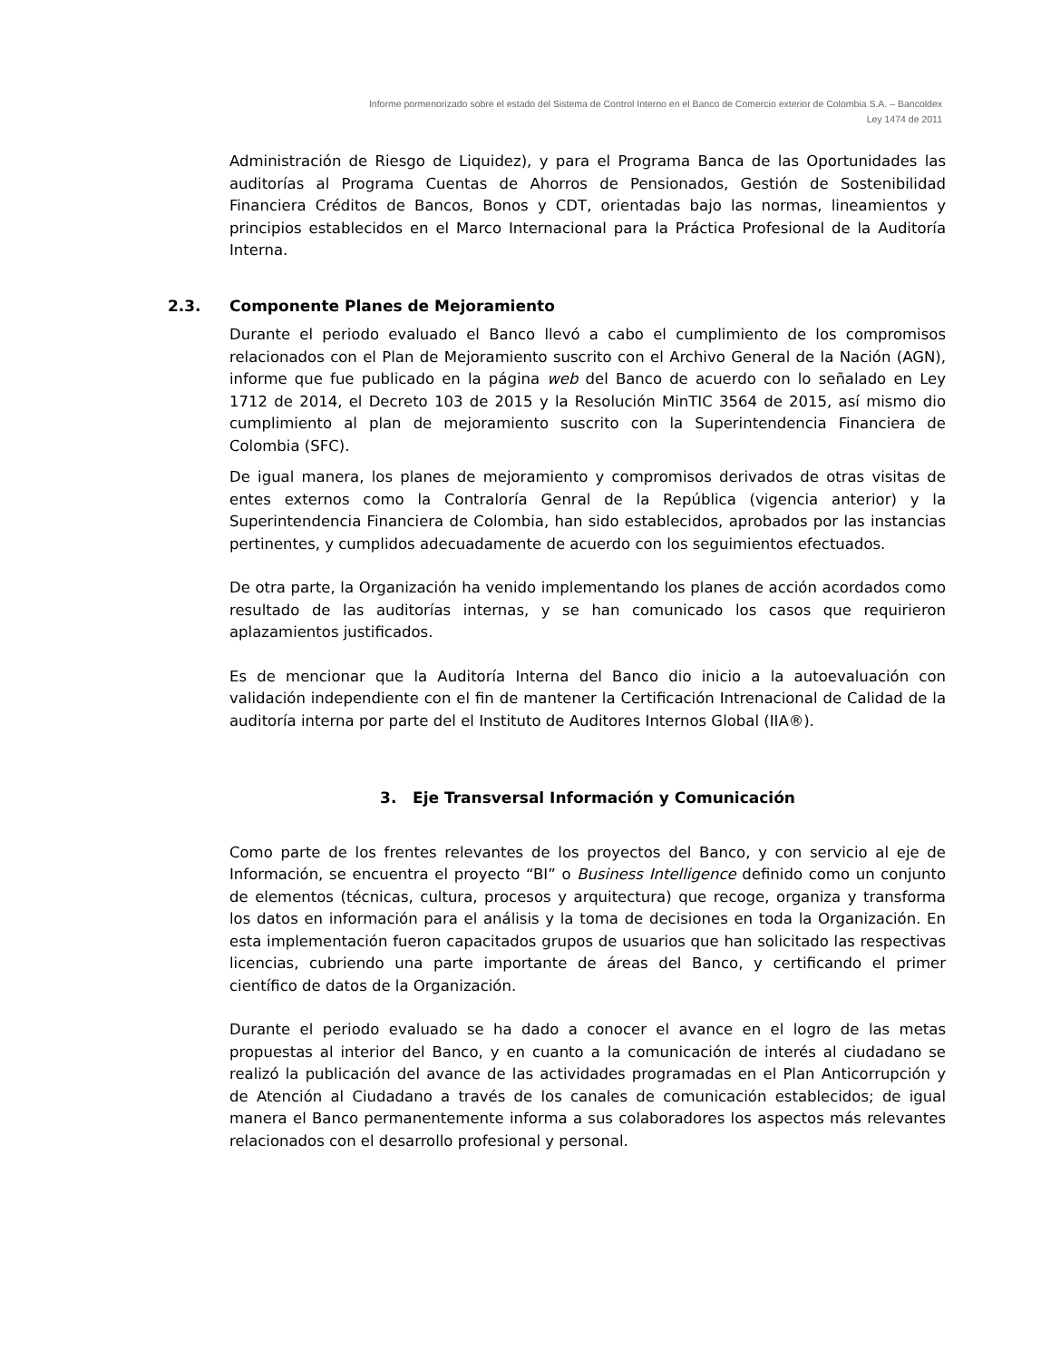Informe pormenorizado sobre el estado del Sistema de Control Interno en el Banco de Comercio exterior de Colombia S.A. – Bancoldex
Ley 1474 de 2011
Administración de Riesgo de Liquidez), y para el Programa Banca de las Oportunidades las auditorías al Programa Cuentas de Ahorros de Pensionados, Gestión de Sostenibilidad Financiera Créditos de Bancos, Bonos y CDT, orientadas bajo las normas, lineamientos y principios establecidos en el Marco Internacional para la Práctica Profesional de la Auditoría Interna.
2.3. Componente Planes de Mejoramiento
Durante el periodo evaluado el Banco llevó a cabo el cumplimiento de los compromisos relacionados con el Plan de Mejoramiento suscrito con el Archivo General de la Nación (AGN), informe que fue publicado en la página web del Banco de acuerdo con lo señalado en Ley 1712 de 2014, el Decreto 103 de 2015 y la Resolución MinTIC 3564 de 2015, así mismo dio cumplimiento al plan de mejoramiento suscrito con la Superintendencia Financiera de Colombia (SFC).
De igual manera, los planes de mejoramiento y compromisos derivados de otras visitas de entes externos como la Contraloría Genral de la República (vigencia anterior) y la Superintendencia Financiera de Colombia, han sido establecidos, aprobados por las instancias pertinentes, y cumplidos adecuadamente de acuerdo con los seguimientos efectuados.
De otra parte, la Organización ha venido implementando los planes de acción acordados como resultado de las auditorías internas, y se han comunicado los casos que requirieron aplazamientos justificados.
Es de mencionar que la Auditoría Interna del Banco dio inicio a la autoevaluación con validación independiente con el fin de mantener la Certificación Intrenacional de Calidad de la auditoría interna por parte del el Instituto de Auditores Internos Global (IIA®).
3. Eje Transversal Información y Comunicación
Como parte de los frentes relevantes de los proyectos del Banco, y con servicio al eje de Información, se encuentra el proyecto “BI” o Business Intelligence definido como un conjunto de elementos (técnicas, cultura, procesos y arquitectura) que recoge, organiza y transforma los datos en información para el análisis y la toma de decisiones en toda la Organización. En esta implementación fueron capacitados grupos de usuarios que han solicitado las respectivas licencias, cubriendo una parte importante de áreas del Banco, y certificando el primer científico de datos de la Organización.
Durante el periodo evaluado se ha dado a conocer el avance en el logro de las metas propuestas al interior del Banco, y en cuanto a la comunicación de interés al ciudadano se realizó la publicación del avance de las actividades programadas en el Plan Anticorrupción y de Atención al Ciudadano a través de los canales de comunicación establecidos; de igual manera el Banco permanentemente informa a sus colaboradores los aspectos más relevantes relacionados con el desarrollo profesional y personal.